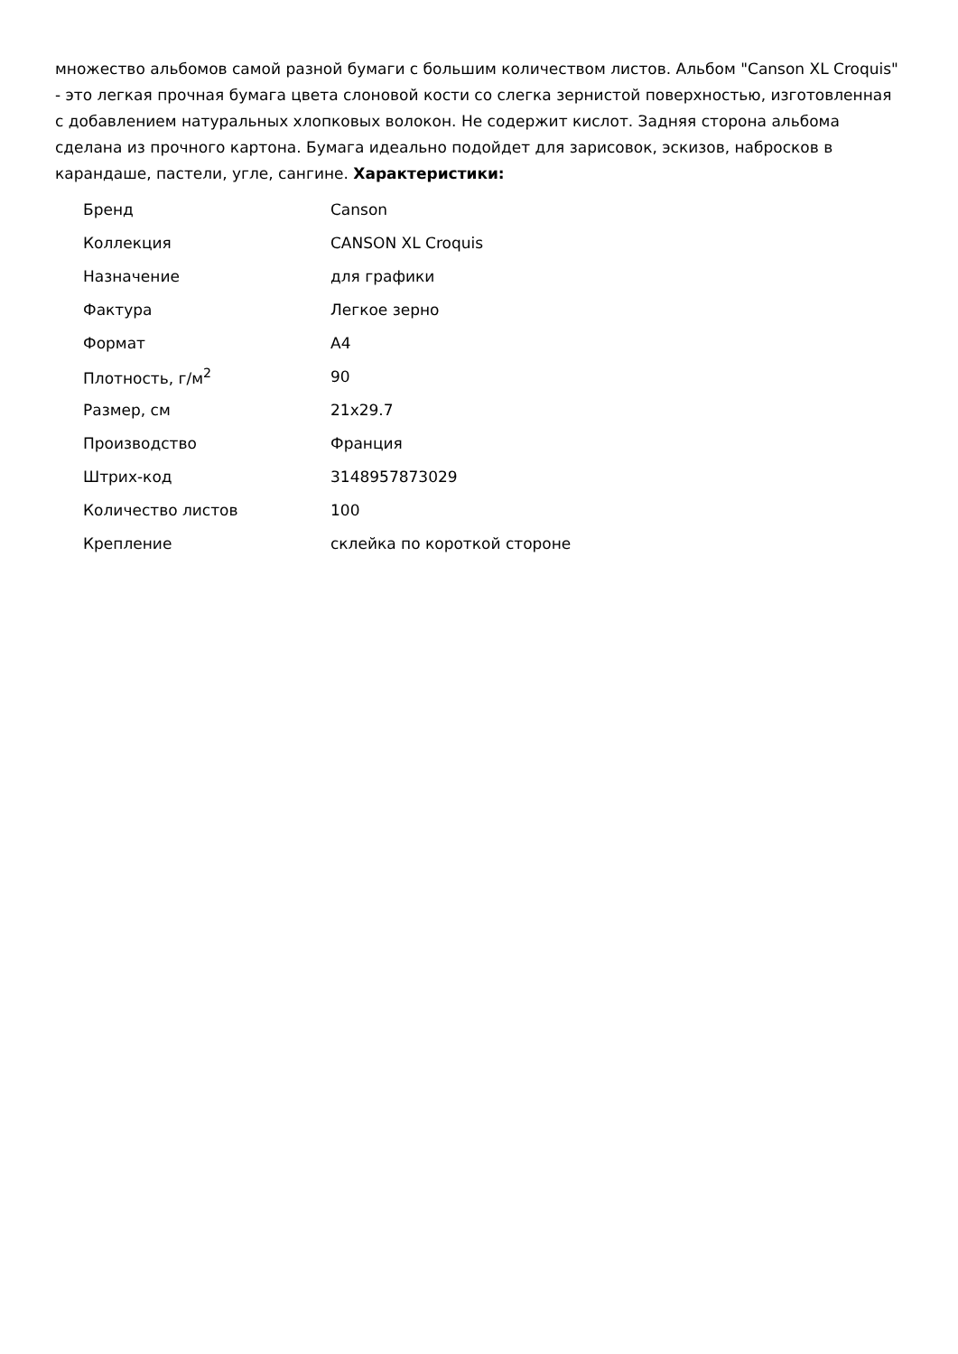множество альбомов самой разной бумаги с большим количеством листов. Альбом "Canson XL Croquis" - это легкая прочная бумага цвета слоновой кости со слегка зернистой поверхностью, изготовленная с добавлением натуральных хлопковых волокон. Не содержит кислот. Задняя сторона альбома сделана из прочного картона. Бумага идеально подойдет для зарисовок, эскизов, набросков в карандаше, пастели, угле, сангине. Характеристики:
| Бренд | Canson |
| Коллекция | CANSON XL Croquis |
| Назначение | для графики |
| Фактура | Легкое зерно |
| Формат | A4 |
| Плотность, г/м<sup>2</sup> | 90 |
| Размер, см | 21x29.7 |
| Производство | Франция |
| Штрих-код | 3148957873029 |
| Количество листов | 100 |
| Крепление | склейка по короткой стороне |